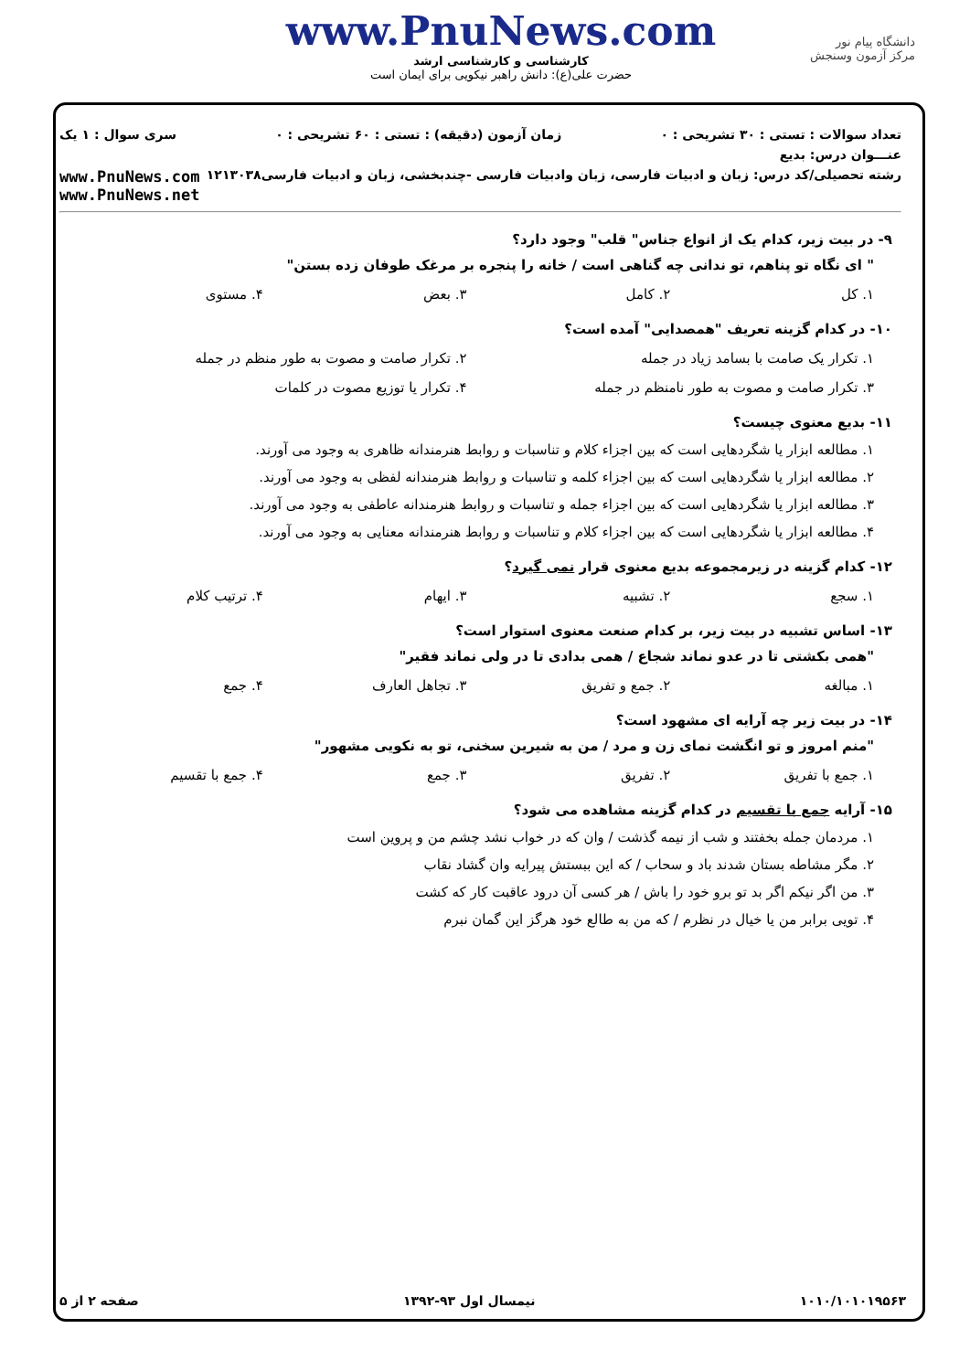دانشگاه پیام نور
مرکز آزمون وسنجش
www.PnuNews.com
کارشناسی و کارشناسی ارشد
حضرت علی(ع): دانش راهبر نیکویی برای ایمان است
تعداد سوالات : تستی : ۳۰ تشریحی : ۰ زمان آزمون (دقیقه) : تستی : ۶۰ تشریحی : ۰ سری سوال : ۱ یک
عنـــوان درس: بدیع
رشته تحصیلی/کد درس: زبان و ادبیات فارسی، زبان وادبیات فارسی -چندبخشی، زبان و ادبیات فارسی۱۲۱۳۰۳۸ www.PnuNews.com
www.PnuNews.net
۹- در بیت زیر، کدام یک از انواع جناس" قلب" وجود دارد؟
" ای نگاه تو پناهم، تو ندانی چه گناهی است / خانه را پنجره بر مرغک طوفان زده بستن"
۱. کل ۲. کامل ۳. بعض ۴. مستوی
۱۰- در کدام گزینه تعریف "همصدایی" آمده است؟
۱. تکرار یک صامت با بسامد زیاد در جمله ۲. تکرار صامت و مصوت به طور منظم در جمله
۳. تکرار صامت و مصوت به طور نامنظم در جمله ۴. تکرار یا توزیع مصوت در کلمات
۱۱- بدیع معنوی چیست؟
۱. مطالعه ابزار یا شگردهایی است که بین اجزاء کلام و تناسبات و روابط هنرمندانه ظاهری به وجود می آورند.
۲. مطالعه ابزار یا شگردهایی است که بین اجزاء کلمه و تناسبات و روابط هنرمندانه لفظی به وجود می آورند.
۳. مطالعه ابزار یا شگردهایی است که بین اجزاء جمله و تناسبات و روابط هنرمندانه عاطفی به وجود می آورند.
۴. مطالعه ابزار یا شگردهایی است که بین اجزاء کلام و تناسبات و روابط هنرمندانه معنایی به وجود می آورند.
۱۲- کدام گزینه در زیرمجموعه بدیع معنوی قرار نمی گیرد؟
۱. سجع ۲. تشبیه ۳. ایهام ۴. ترتیب کلام
۱۳- اساس تشبیه در بیت زیر، بر کدام صنعت معنوی استوار است؟
"همی بکشتی تا در عدو نماند شجاع / همی بدادی تا در ولی نماند فقیر"
۱. مبالغه ۲. جمع و تفریق ۳. تجاهل العارف ۴. جمع
۱۴- در بیت زیر چه آرایه ای مشهود است؟
"منم امروز و تو انگشت نمای زن و مرد / من به شیرین سخنی، تو به نکویی مشهور"
۱. جمع با تفریق ۲. تفریق ۳. جمع ۴. جمع با تقسیم
۱۵- آرایه جمع با تقسیم در کدام گزینه مشاهده می شود؟
۱. مردمان جمله بخفتند و شب از نیمه گذشت / وان که در خواب نشد چشم من و پروین است
۲. مگر مشاطه بستان شدند باد و سحاب / که این ببستش پیرایه وان گشاد نقاب
۳. من اگر نیکم اگر بد تو برو خود را باش / هر کسی آن درود عاقبت کار که کشت
۴. تویی برابر من یا خیال در نظرم / که من به طالع خود هرگز این گمان نبرم
۱۰۱۰/۱۰۱۰۱۹۵۶۳ نیمسال اول ۹۳-۱۳۹۲ صفحه ۲ از ۵